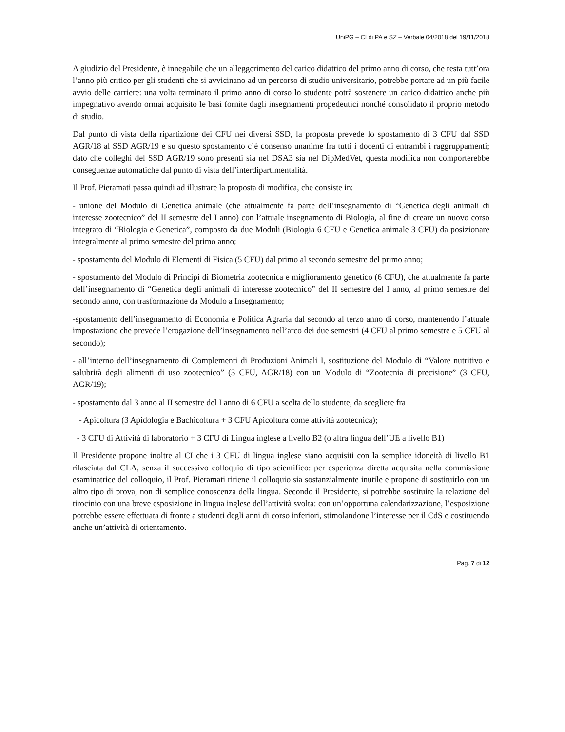UniPG – CI di PA e SZ – Verbale 04/2018 del 19/11/2018
A giudizio del Presidente, è innegabile che un alleggerimento del carico didattico del primo anno di corso, che resta tutt’ora l’anno più critico per gli studenti che si avvicinano ad un percorso di studio universitario, potrebbe portare ad un più facile avvio delle carriere: una volta terminato il primo anno di corso lo studente potrà sostenere un carico didattico anche più impegnativo avendo ormai acquisito le basi fornite dagli insegnamenti propedeutici nonché consolidato il proprio metodo di studio.
Dal punto di vista della ripartizione dei CFU nei diversi SSD, la proposta prevede lo spostamento di 3 CFU dal SSD AGR/18 al SSD AGR/19 e su questo spostamento c’è consenso unanime fra tutti i docenti di entrambi i raggruppamenti; dato che colleghi del SSD AGR/19 sono presenti sia nel DSA3 sia nel DipMedVet, questa modifica non comporterebbe conseguenze automatiche dal punto di vista dell’interdipartimentalità.
Il Prof. Pieramati passa quindi ad illustrare la proposta di modifica, che consiste in:
- unione del Modulo di Genetica animale (che attualmente fa parte dell’insegnamento di “Genetica degli animali di interesse zootecnico” del II semestre del I anno) con l’attuale insegnamento di Biologia, al fine di creare un nuovo corso integrato di “Biologia e Genetica”, composto da due Moduli (Biologia 6 CFU e Genetica animale 3 CFU) da posizionare integralmente al primo semestre del primo anno;
- spostamento del Modulo di Elementi di Fisica (5 CFU) dal primo al secondo semestre del primo anno;
- spostamento del Modulo di Principi di Biometria zootecnica e miglioramento genetico (6 CFU), che attualmente fa parte dell’insegnamento di “Genetica degli animali di interesse zootecnico” del II semestre del I anno, al primo semestre del secondo anno, con trasformazione da Modulo a Insegnamento;
-spostamento dell’insegnamento di Economia e Politica Agraria dal secondo al terzo anno di corso, mantenendo l’attuale impostazione che prevede l’erogazione dell’insegnamento nell’arco dei due semestri (4 CFU al primo semestre e 5 CFU al secondo);
- all’interno dell’insegnamento di Complementi di Produzioni Animali I, sostituzione del Modulo di “Valore nutritivo e salubrità degli alimenti di uso zootecnico” (3 CFU, AGR/18) con un Modulo di “Zootecnia di precisione” (3 CFU, AGR/19);
- spostamento dal 3 anno al II semestre del I anno di 6 CFU a scelta dello studente, da scegliere fra
- Apicoltura (3 Apidologia e Bachicoltura + 3 CFU Apicoltura come attività zootecnica);
- 3 CFU di Attività di laboratorio + 3 CFU di Lingua inglese a livello B2 (o altra lingua dell’UE a livello B1)
Il Presidente propone inoltre al CI che i 3 CFU di lingua inglese siano acquisiti con la semplice idoneità di livello B1 rilasciata dal CLA, senza il successivo colloquio di tipo scientifico: per esperienza diretta acquisita nella commissione esaminatrice del colloquio, il Prof. Pieramati ritiene il colloquio sia sostanzialmente inutile e propone di sostituirlo con un altro tipo di prova, non di semplice conoscenza della lingua. Secondo il Presidente, si potrebbe sostituire la relazione del tirocinio con una breve esposizione in lingua inglese dell’attività svolta: con un’opportuna calendarizzazione, l’esposizione potrebbe essere effettuata di fronte a studenti degli anni di corso inferiori, stimolandone l’interesse per il CdS e costituendo anche un’attività di orientamento.
Pag. 7 di 12